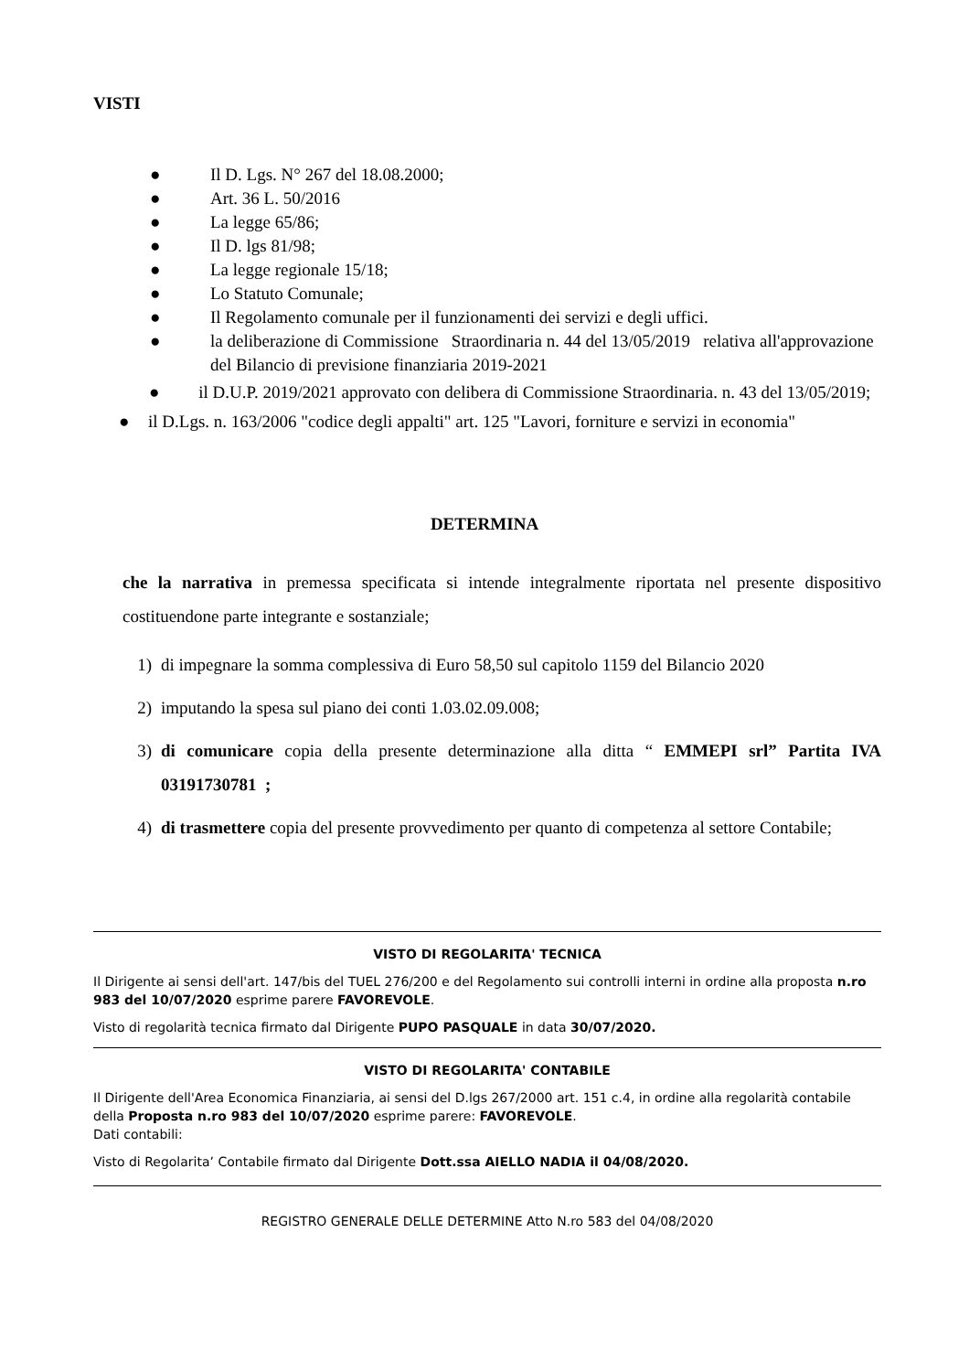VISTI
● Il D. Lgs. N° 267 del 18.08.2000;
● Art. 36 L. 50/2016
● La legge 65/86;
● Il D. lgs 81/98;
● La legge regionale 15/18;
● Lo Statuto Comunale;
● Il Regolamento comunale per il funzionamenti dei servizi e degli uffici.
● la deliberazione di Commissione Straordinaria n. 44 del 13/05/2019 relativa all'approvazione del Bilancio di previsione finanziaria 2019-2021
● il D.U.P. 2019/2021 approvato con delibera di Commissione Straordinaria. n. 43 del 13/05/2019;
● il D.Lgs. n. 163/2006 "codice degli appalti" art. 125 "Lavori, forniture e servizi in economia"
DETERMINA
che la narrativa in premessa specificata si intende integralmente riportata nel presente dispositivo costituendone parte integrante e sostanziale;
1) di impegnare la somma complessiva di Euro 58,50 sul capitolo 1159 del Bilancio 2020
2) imputando la spesa sul piano dei conti 1.03.02.09.008;
3) di comunicare copia della presente determinazione alla ditta “ EMMEPI srl” Partita IVA 03191730781 ;
4) di trasmettere copia del presente provvedimento per quanto di competenza al settore Contabile;
VISTO DI REGOLARITA' TECNICA
Il Dirigente ai sensi dell'art. 147/bis del TUEL 276/200 e del Regolamento sui controlli interni in ordine alla proposta n.ro 983 del 10/07/2020 esprime parere FAVOREVOLE.
Visto di regolarità tecnica firmato dal Dirigente PUPO PASQUALE in data 30/07/2020.
VISTO DI REGOLARITA' CONTABILE
Il Dirigente dell'Area Economica Finanziaria, ai sensi del D.lgs 267/2000 art. 151 c.4, in ordine alla regolarità contabile della Proposta n.ro 983 del 10/07/2020 esprime parere: FAVOREVOLE.
Dati contabili:
Visto di Regolarita’ Contabile firmato dal Dirigente Dott.ssa AIELLO NADIA il 04/08/2020.
REGISTRO GENERALE DELLE DETERMINE Atto N.ro 583 del 04/08/2020